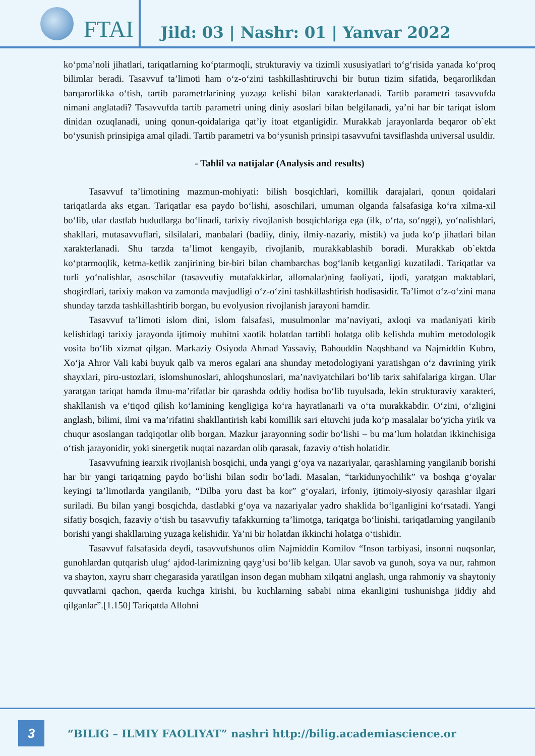FTAI
Jild: 03 | Nashr: 01 | Yanvar 2022
ko‘pma’noli jihatlari, tariqatlarning ko‘ptarmoqli, strukturaviy va tizimli xususiyatlari to‘g‘risida yanada ko‘proq bilimlar beradi. Tasavvuf ta’limoti ham o‘z-o‘zini tashkillashtiruvchi bir butun tizim sifatida, beqarorlikdan barqarorlikka o‘tish, tartib parametrlarining yuzaga kelishi bilan xarakterlanadi. Tartib parametri tasavvufda nimani anglatadi? Tasavvufda tartib parametri uning diniy asoslari bilan belgilanadi, ya’ni har bir tariqat islom dinidan ozuqlanadi, uning qonun-qoidalariga qat’iy itoat etganligidir. Murakkab jarayonlarda beqaror ob`ekt bo‘ysunish prinsipiga amal qiladi. Tartib parametri va bo‘ysunish prinsipi tasavvufni tavsiflashda universal usuldir.
- Tahlil va natijalar (Analysis and results)
Tasavvuf ta’limotining mazmun-mohiyati: bilish bosqichlari, komillik darajalari, qonun qoidalari tariqatlarda aks etgan. Tariqatlar esa paydo bo‘lishi, asoschilari, umuman olganda falsafasiga ko‘ra xilma-xil bo‘lib, ular dastlab hududlarga bo‘linadi, tarixiy rivojlanish bosqichlariga ega (ilk, o‘rta, so‘nggi), yo‘nalishlari, shakllari, mutasavvuflari, silsilalari, manbalari (badiiy, diniy, ilmiy-nazariy, mistik) va juda ko‘p jihatlari bilan xarakterlanadi. Shu tarzda ta’limot kengayib, rivojlanib, murakkablashib boradi. Murakkab ob`ektda ko‘ptarmoqlik, ketma-ketlik zanjirining bir-biri bilan chambarchas bog‘lanib ketganligi kuzatiladi. Tariqatlar va turli yo‘nalishlar, asoschilar (tasavvufiy mutafakkirlar, allomalar)ning faoliyati, ijodi, yaratgan maktablari, shogirdlari, tarixiy makon va zamonda mavjudligi o‘z-o‘zini tashkillashtirish hodisasidir. Ta’limot o‘z-o‘zini mana shunday tarzda tashkillashtirib borgan, bu evolyusion rivojlanish jarayoni hamdir.
Tasavvuf ta’limoti islom dini, islom falsafasi, musulmonlar ma’naviyati, axloqi va madaniyati kirib kelishidagi tarixiy jarayonda ijtimoiy muhitni xaotik holatdan tartibli holatga olib kelishda muhim metodologik vosita bo‘lib xizmat qilgan. Markaziy Osiyoda Ahmad Yassaviy, Bahouddin Naqshband va Najmiddin Kubro, Xo‘ja Ahror Vali kabi buyuk qalb va meros egalari ana shunday metodologiyani yaratishgan o‘z davrining yirik shayxlari, piru-ustozlari, islomshunoslari, ahloqshunoslari, ma’naviyatchilari bo‘lib tarix sahifalariga kirgan. Ular yaratgan tariqat hamda ilmu-ma’rifatlar bir qarashda oddiy hodisa bo‘lib tuyulsada, lekin strukturaviy xarakteri, shakllanish va e’tiqod qilish ko‘lamining kengligiga ko‘ra hayratlanarli va o‘ta murakkabdir. O‘zini, o‘zligini anglash, bilimi, ilmi va ma’rifatini shakllantirish kabi komillik sari eltuvchi juda ko‘p masalalar bo‘yicha yirik va chuqur asoslangan tadqiqotlar olib borgan. Mazkur jarayonning sodir bo‘lishi – bu ma’lum holatdan ikkinchisiga o‘tish jarayonidir, yoki sinergetik nuqtai nazardan olib qarasak, fazaviy o‘tish holatidir.
Tasavvufning iearxik rivojlanish bosqichi, unda yangi g‘oya va nazariyalar, qarashlarning yangilanib borishi har bir yangi tariqatning paydo bo‘lishi bilan sodir bo‘ladi. Masalan, “tarkidunyochilik” va boshqa g‘oyalar keyingi ta’limotlarda yangilanib, “Dilba yoru dast ba kor” g‘oyalari, irfoniy, ijtimoiy-siyosiy qarashlar ilgari suriladi. Bu bilan yangi bosqichda, dastlabki g‘oya va nazariyalar yadro shaklida bo‘lganligini ko‘rsatadi. Yangi sifatiy bosqich, fazaviy o‘tish bu tasavvufiy tafakkurning ta’limotga, tariqatga bo‘linishi, tariqatlarning yangilanib borishi yangi shakllarning yuzaga kelishidir. Ya’ni bir holatdan ikkinchi holatga o‘tishidir.
Tasavvuf falsafasida deydi, tasavvufshunos olim Najmiddin Komilov “Inson tarbiyasi, insonni nuqsonlar, gunohlardan qutqarish ulug‘ ajdod-larimizning qayg‘usi bo‘lib kelgan. Ular savob va gunoh, soya va nur, rahmon va shayton, xayru sharr chegarasida yaratilgan inson degan mubham xilqatni anglash, unga rahmoniy va shaytoniy quvvatlarni qachon, qaerda kuchga kirishi, bu kuchlarning sababi nima ekanligini tushunishga jiddiy ahd qilganlar”.[1.150] Tariqatda Allohni
3
“BILIG – ILMIY FAOLIYAT” nashri http://bilig.academiascience.or